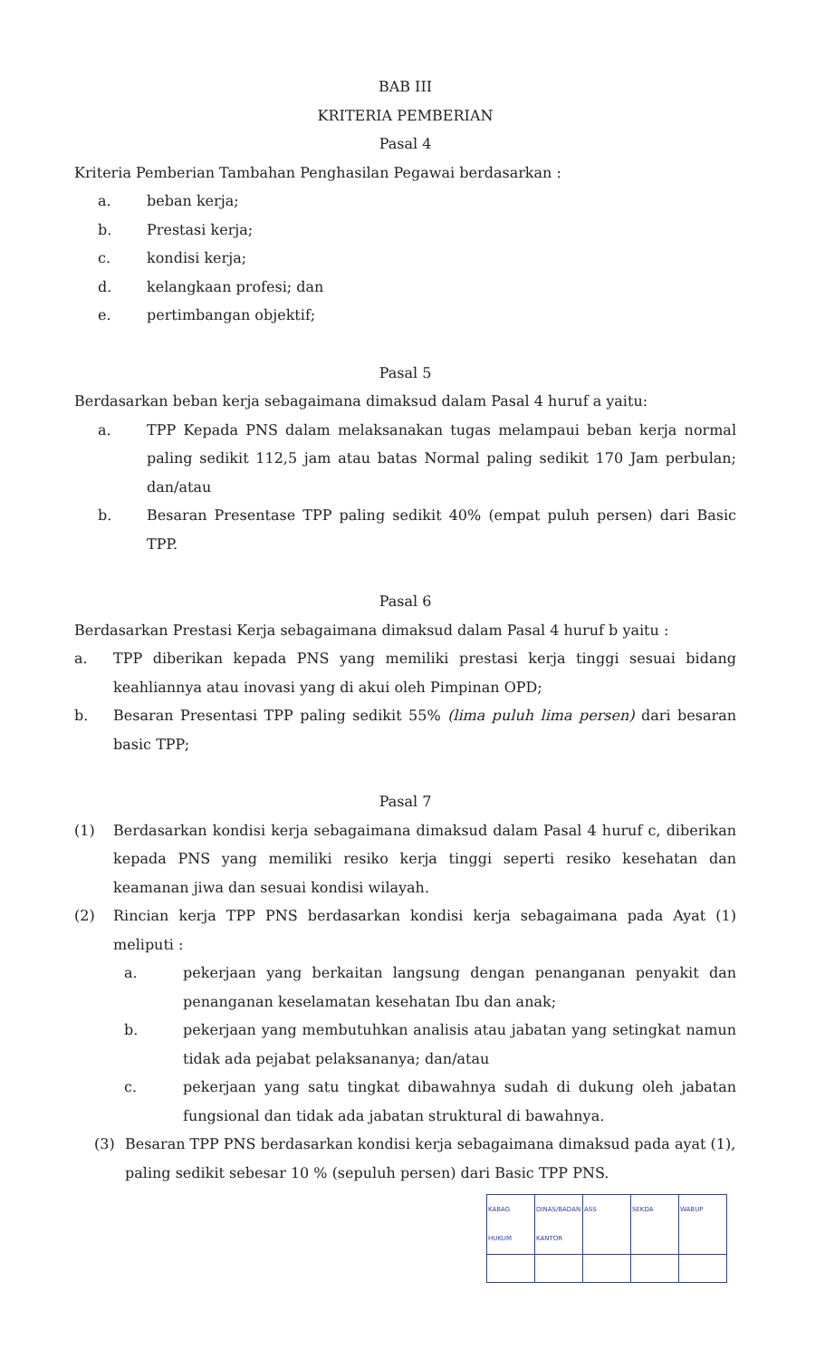BAB III
KRITERIA PEMBERIAN
Pasal 4
Kriteria Pemberian Tambahan Penghasilan Pegawai berdasarkan :
a. beban kerja;
b. Prestasi kerja;
c. kondisi kerja;
d. kelangkaan profesi; dan
e. pertimbangan objektif;
Pasal 5
Berdasarkan beban kerja sebagaimana dimaksud dalam Pasal 4 huruf a yaitu:
a. TPP Kepada PNS dalam melaksanakan tugas melampaui beban kerja normal paling sedikit 112,5 jam atau batas Normal paling sedikit 170 Jam perbulan; dan/atau
b. Besaran Presentase TPP paling sedikit 40% (empat puluh persen) dari Basic TPP.
Pasal 6
Berdasarkan Prestasi Kerja sebagaimana dimaksud dalam Pasal 4 huruf b yaitu :
a. TPP diberikan kepada PNS yang memiliki prestasi kerja tinggi sesuai bidang keahliannya atau inovasi yang di akui oleh Pimpinan OPD;
b. Besaran Presentasi TPP paling sedikit 55% (lima puluh lima persen) dari besaran basic TPP;
Pasal 7
(1) Berdasarkan kondisi kerja sebagaimana dimaksud dalam Pasal 4 huruf c, diberikan kepada PNS yang memiliki resiko kerja tinggi seperti resiko kesehatan dan keamanan jiwa dan sesuai kondisi wilayah.
(2) Rincian kerja TPP PNS berdasarkan kondisi kerja sebagaimana pada Ayat (1) meliputi :
a. pekerjaan yang berkaitan langsung dengan penanganan penyakit dan penanganan keselamatan kesehatan Ibu dan anak;
b. pekerjaan yang membutuhkan analisis atau jabatan yang setingkat namun tidak ada pejabat pelaksananya; dan/atau
c. pekerjaan yang satu tingkat dibawahnya sudah di dukung oleh jabatan fungsional dan tidak ada jabatan struktural di bawahnya.
(3) Besaran TPP PNS berdasarkan kondisi kerja sebagaimana dimaksud pada ayat (1), paling sedikit sebesar 10 % (sepuluh persen) dari Basic TPP PNS.
| KABAG HUKUM | DINAS/BADAN KANTOR | ASS | SEKDA | WABUP |